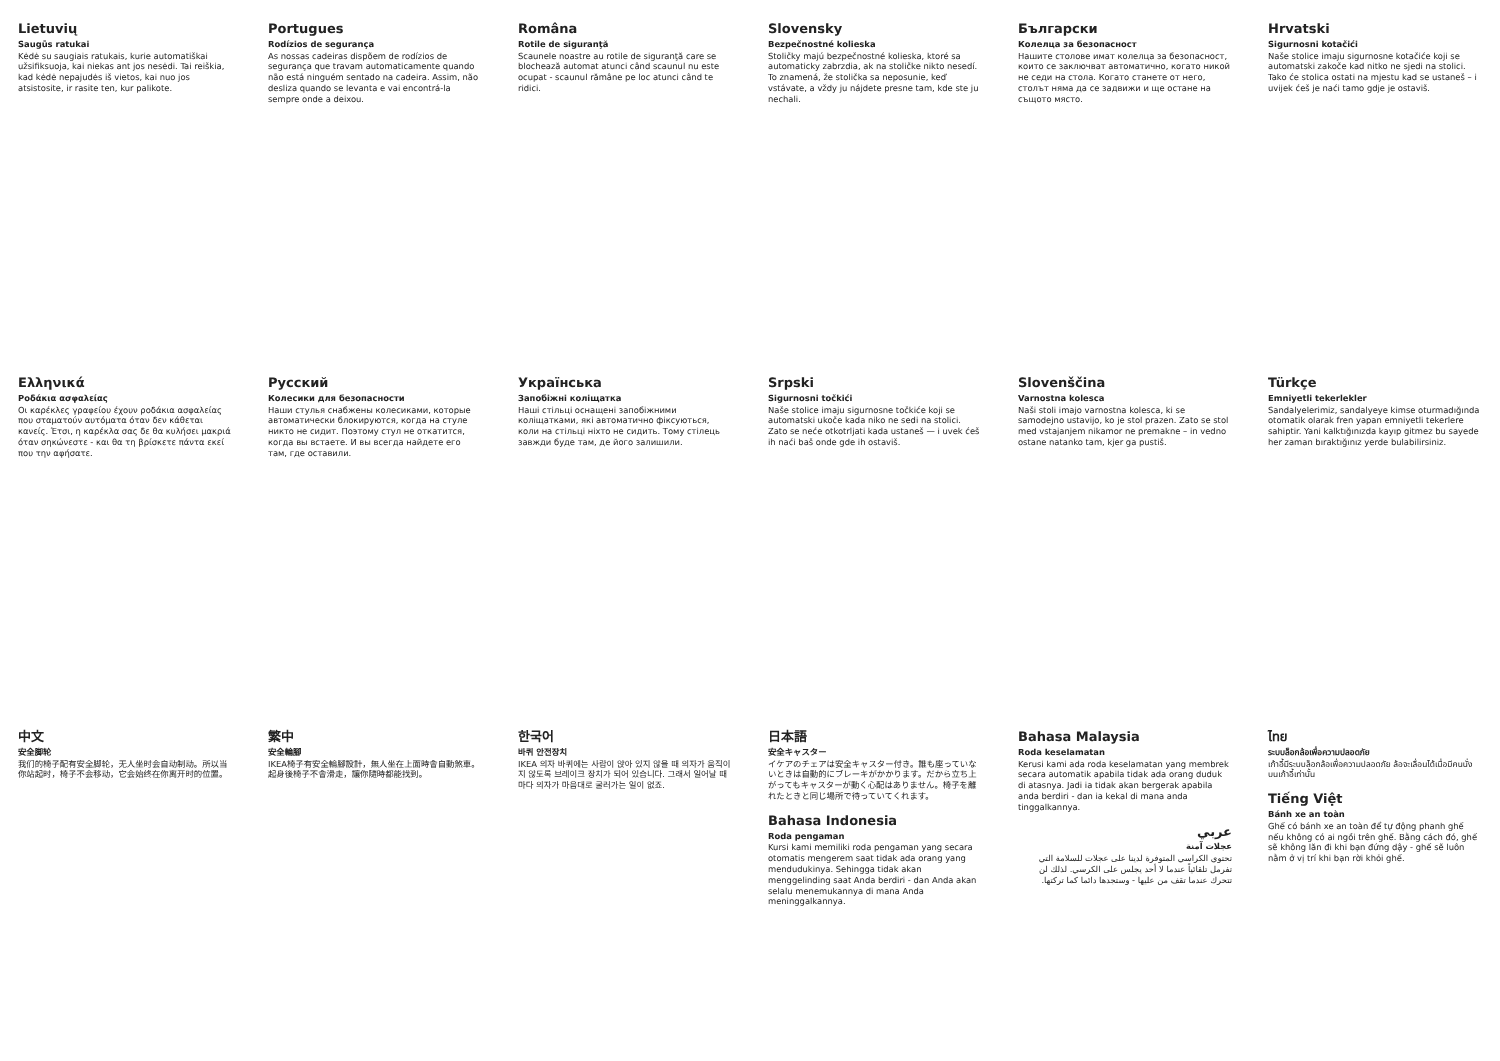Lietuvių
Saugūs ratukai
Kėdė su saugiais ratukais, kurie automatiškai užsifiksuoja, kai niekas ant jos nesėdi. Tai reiškia, kad kėdė nepajudės iš vietos, kai nuo jos atsistosite, ir rasite ten, kur palikote.
Portugues
Rodízios de segurança
As nossas cadeiras dispõem de rodízios de segurança que travam automaticamente quando não está ninguém sentado na cadeira. Assim, não desliza quando se levanta e vai encontrá-la sempre onde a deixou.
Româna
Rotile de siguranţă
Scaunele noastre au rotile de siguranţă care se blochează automat atunci când scaunul nu este ocupat - scaunul rămâne pe loc atunci când te ridici.
Slovensky
Bezpečnostné kolieska
Stoličky majú bezpečnostné kolieska, ktoré sa automaticky zabrzdia, ak na stoličke nikto nesedí. To znamená, že stolička sa neposunie, keď vstávate, a vždy ju nájdete presne tam, kde ste ju nechali.
Български
Колелца за безопасност
Нашите столове имат колелца за безопасност, които се заключват автоматично, когато никой не седи на стола. Когато станете от него, столът няма да се задвижи и ще остане на същото място.
Hrvatski
Sigurnosni kotačići
Naše stolice imaju sigurnosne kotačiće koji se automatski zakoče kad nitko ne sjedi na stolici. Tako će stolica ostati na mjestu kad se ustaneš – i uvijek ćeš je naći tamo gdje je ostaviš.
Ελληνικά
Ροδάκια ασφαλείας
Οι καρέκλες γραφείου έχουν ροδάκια ασφαλείας που σταματούν αυτόματα όταν δεν κάθεται κανείς. Έτσι, η καρέκλα σας δε θα κυλήσει μακριά όταν σηκώνεστε - και θα τη βρίσκετε πάντα εκεί που την αφήσατε.
Русский
Колесики для безопасности
Наши стулья снабжены колесиками, которые автоматически блокируются, когда на стуле никто не сидит. Поэтому стул не откатится, когда вы встаете. И вы всегда найдете его там, где оставили.
Українська
Запобіжні коліщатка
Наші стільці оснащені запобіжними коліщатками, які автоматично фіксуються, коли на стільці ніхто не сидить. Тому стілець завжди буде там, де його залишили.
Srpski
Sigurnosni točkići
Naše stolice imaju sigurnosne točkiće koji se automatski ukoče kada niko ne sedi na stolici. Zato se neće otkotrljati kada ustaneš — i uvek ćeš ih naći baš onde gde ih ostaviš.
Slovenščina
Varnostna kolesca
Naši stoli imajo varnostna kolesca, ki se samodejno ustavijo, ko je stol prazen. Zato se stol med vstajanjem nikamor ne premakne – in vedno ostane natanko tam, kjer ga pustiš.
Türkçe
Emniyetli tekerlekler
Sandalyelerimiz, sandalyeye kimse oturmadığında otomatik olarak fren yapan emniyetli tekerlere sahiptir. Yani kalktığınızda kayıp gitmez bu sayede her zaman bıraktığınız yerde bulabilirsiniz.
中文
安全脚轮
我们的椅子配有安全脚轮，无人坐时会自动制动。所以当你站起时，椅子不会移动，它会始终在你离开时的位置。
繁中
安全輪腳
IKEA椅子有安全輪腳設計，無人坐在上面時會自動煞車。起身後椅子不會滑走，讓你隨時都能找到。
한국어
바퀴 안전장치
IKEA 의자 바퀴에는 사람이 앉아 있지 않을 때 의자가 움직이지 않도록 브레이크 장치가 되어 있습니다. 그래서 일어날 때마다 의자가 마음대로 굴러가는 일이 없죠.
日本語
安全キャスター
イケアのチェアは安全キャスター付き。誰も座っていないときは自動的にブレーキがかかります。だから立ち上がってもキャスターが動く心配はありません。椅子を離れたときと同じ場所で待っていてくれます。
Bahasa Indonesia
Roda pengaman
Kursi kami memiliki roda pengaman yang secara otomatis mengerem saat tidak ada orang yang mendudukinya. Sehingga tidak akan menggelinding saat Anda berdiri - dan Anda akan selalu menemukannya di mana Anda meninggalkannya.
Bahasa Malaysia
Roda keselamatan
Kerusi kami ada roda keselamatan yang membrek secara automatik apabila tidak ada orang duduk di atasnya. Jadi ia tidak akan bergerak apabila anda berdiri - dan ia kekal di mana anda tinggalkannya.
عربي
عجلات آمنة
تحتوي الكراسي المتوفرة لدينا على عجلات للسلامة التي تفرمل تلقائياً عندما لا أحد يجلس على الكرسي. لذلك لن تتحرك عندما تقف من عليها - وستجدها دائما كما تركتها.
ไทย
ระบบล็อกล้อเพื่อความปลอดภัย
เก้าอี้มีระบบล็อกล้อเพื่อความปลอดภัย ล้อจะเลื่อนได้เมื่อมีคนนั่งบนเก้าอี้เท่านั้น
Tiếng Việt
Bánh xe an toàn
Ghế có bánh xe an toàn để tự động phanh ghế nếu không có ai ngồi trên ghế. Bằng cách đó, ghế sẽ không lăn đi khi bạn đứng dậy - ghế sẽ luôn nằm ở vị trí khi bạn rời khỏi ghế.